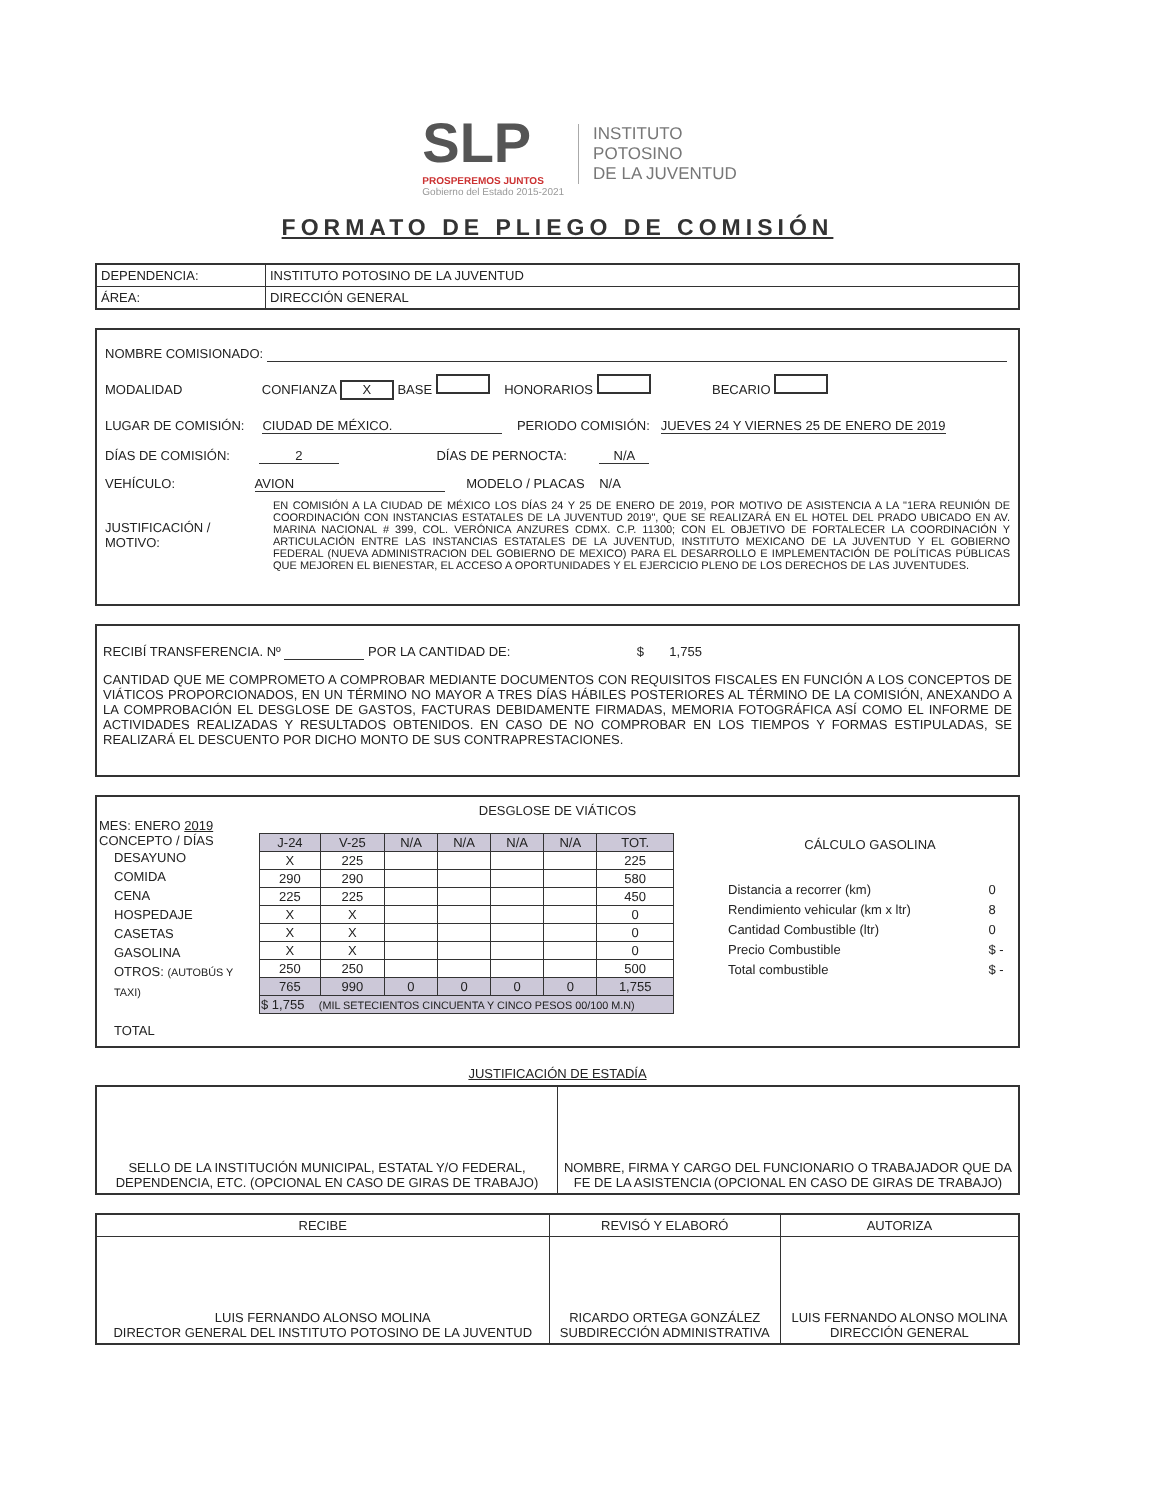SLP
PROSPEREMOS JUNTOS
Gobierno del Estado 2015-2021 INSTITUTO
POTOSINO
DE LA JUVENTUD
FORMATO DE PLIEGO DE COMISIÓN
| DEPENDENCIA: | INSTITUTO POTOSINO DE LA JUVENTUD |
| ÁREA: | DIRECCIÓN GENERAL |
NOMBRE COMISIONADO:
MODALIDAD CONFIANZA X BASE HONORARIOS BECARIO
LUGAR DE COMISIÓN: CIUDAD DE MÉXICO. PERIODO COMISIÓN: JUEVES 24 Y VIERNES 25 DE ENERO DE 2019
DÍAS DE COMISIÓN: 2 DÍAS DE PERNOCTA: N/A
VEHÍCULO: AVION MODELO / PLACAS N/A
| JUSTIFICACIÓN / MOTIVO: | EN COMISIÓN A LA CIUDAD DE MÉXICO LOS DÍAS 24 Y 25 DE ENERO DE 2019, POR MOTIVO DE ASISTENCIA A LA "1ERA REUNIÓN DE COORDINACIÓN CON INSTANCIAS ESTATALES DE LA JUVENTUD 2019", QUE SE REALIZARÁ EN EL HOTEL DEL PRADO UBICADO EN AV. MARINA NACIONAL # 399, COL. VERÓNICA ANZURES CDMX. C.P. 11300; CON EL OBJETIVO DE FORTALECER LA COORDINACIÓN Y ARTICULACIÓN ENTRE LAS INSTANCIAS ESTATALES DE LA JUVENTUD, INSTITUTO MEXICANO DE LA JUVENTUD Y EL GOBIERNO FEDERAL (NUEVA ADMINISTRACION DEL GOBIERNO DE MEXICO) PARA EL DESARROLLO E IMPLEMENTACIÓN DE POLÍTICAS PÚBLICAS QUE MEJOREN EL BIENESTAR, EL ACCESO A OPORTUNIDADES Y EL EJERCICIO PLENO DE LOS DERECHOS DE LAS JUVENTUDES. |
RECIBÍ TRANSFERENCIA. Nº POR LA CANTIDAD DE: $ 1,755
CANTIDAD QUE ME COMPROMETO A COMPROBAR MEDIANTE DOCUMENTOS CON REQUISITOS FISCALES EN FUNCIÓN A LOS CONCEPTOS DE VIÁTICOS PROPORCIONADOS, EN UN TÉRMINO NO MAYOR A TRES DÍAS HÁBILES POSTERIORES AL TÉRMINO DE LA COMISIÓN, ANEXANDO A LA COMPROBACIÓN EL DESGLOSE DE GASTOS, FACTURAS DEBIDAMENTE FIRMADAS, MEMORIA FOTOGRÁFICA ASÍ COMO EL INFORME DE ACTIVIDADES REALIZADAS Y RESULTADOS OBTENIDOS. EN CASO DE NO COMPROBAR EN LOS TIEMPOS Y FORMAS ESTIPULADAS, SE REALIZARÁ EL DESCUENTO POR DICHO MONTO DE SUS CONTRAPRESTACIONES.
DESGLOSE DE VIÁTICOS
MES: ENERO 2019
| CONCEPTO / DÍAS DESAYUNO COMIDA CENA HOSPEDAJE CASETAS GASOLINA OTROS: (AUTOBÚS Y TAXI) TOTAL | / J-24 / V-25 / N/A / N/A / N/A / N/A / TOT. / / --- / --- / --- / --- / --- / --- / --- / / X / 225 / / / / / 225 / / 290 / 290 / / / / / 580 / / 225 / 225 / / / / / 450 / / X / X / / / / / 0 / / X / X / / / / / 0 / / X / X / / / / / 0 / / 250 / 250 / / / / / 500 / / 765 / 990 / 0 / 0 / 0 / 0 / 1,755 / / $ 1,755 (MIL SETECIENTOS CINCUENTA Y CINCO PESOS 00/100 M.N) / / / / / / / |
CÁLCULO GASOLINA
| Distancia a recorrer (km) | 0 |
| Rendimiento vehicular (km x ltr) | 8 |
| Cantidad Combustible (ltr) | 0 |
| Precio Combustible | $ - |
| Total combustible | $ - |
JUSTIFICACIÓN DE ESTADÍA
| SELLO DE LA INSTITUCIÓN MUNICIPAL, ESTATAL Y/O FEDERAL, DEPENDENCIA, ETC. (OPCIONAL EN CASO DE GIRAS DE TRABAJO) | NOMBRE, FIRMA Y CARGO DEL FUNCIONARIO O TRABAJADOR QUE DA FE DE LA ASISTENCIA (OPCIONAL EN CASO DE GIRAS DE TRABAJO) |
| RECIBE | REVISÓ Y ELABORÓ | AUTORIZA |
| LUIS FERNANDO ALONSO MOLINA DIRECTOR GENERAL DEL INSTITUTO POTOSINO DE LA JUVENTUD | RICARDO ORTEGA GONZÁLEZ SUBDIRECCIÓN ADMINISTRATIVA | LUIS FERNANDO ALONSO MOLINA DIRECCIÓN GENERAL |